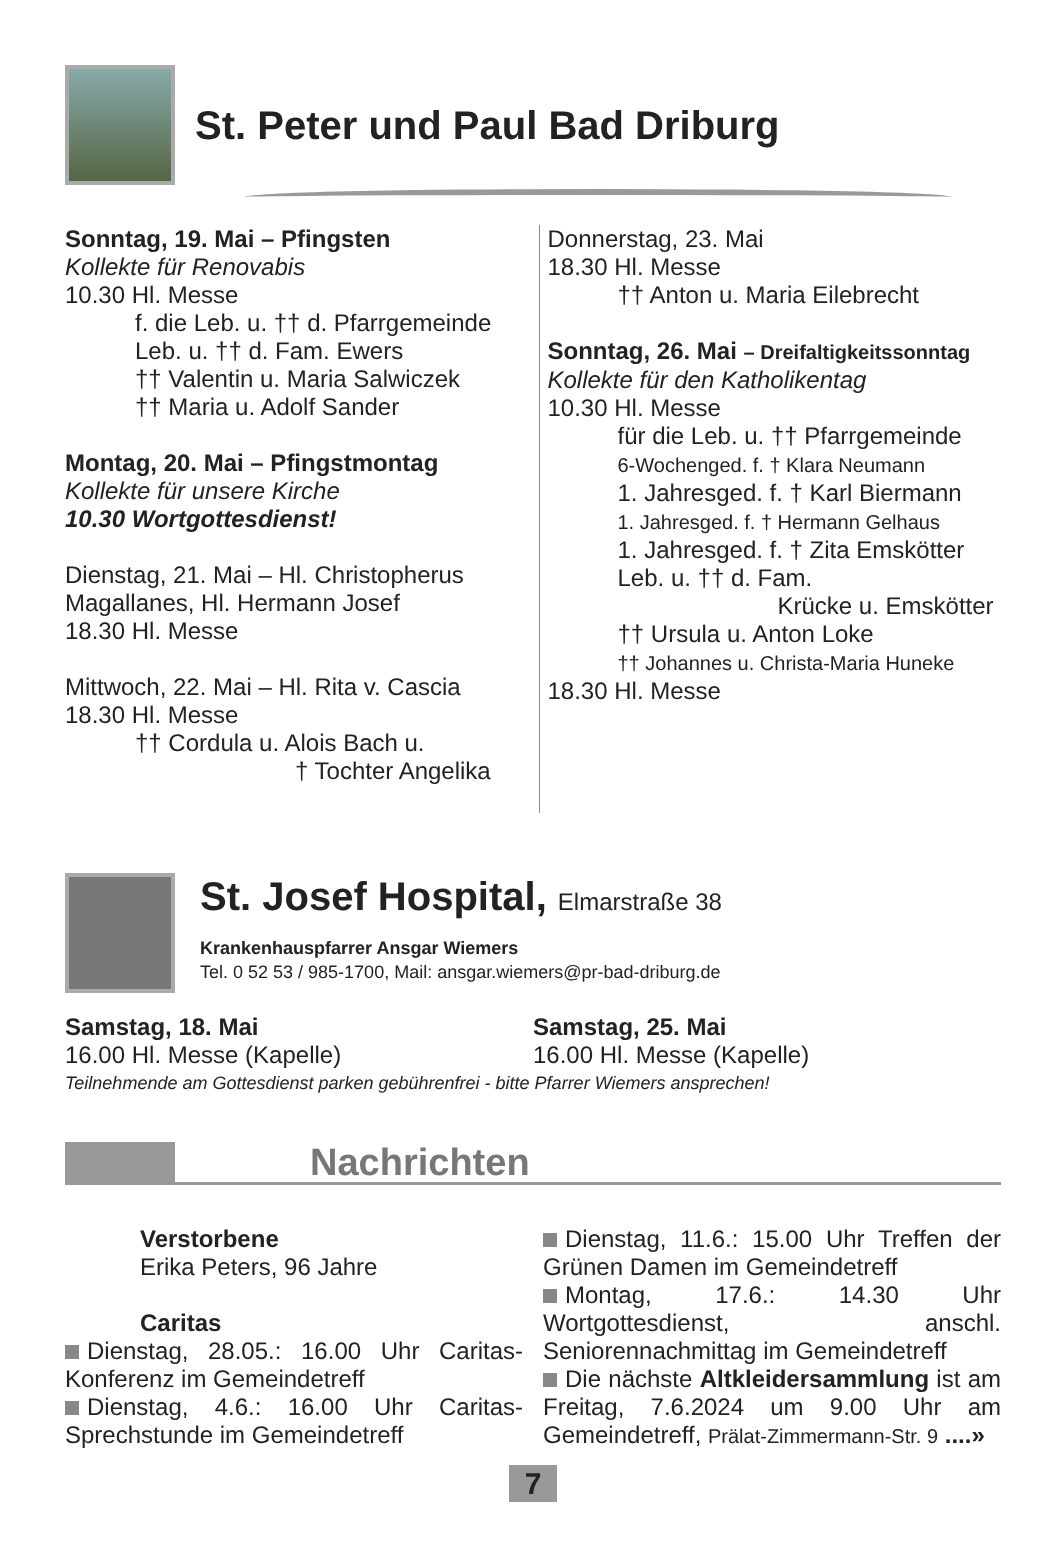St. Peter und Paul Bad Driburg
Sonntag, 19. Mai – Pfingsten
Kollekte für Renovabis
10.30 Hl. Messe
f. die Leb. u. †† d. Pfarrgemeinde
Leb. u. †† d. Fam. Ewers
†† Valentin u. Maria Salwiczek
†† Maria u. Adolf Sander
Montag, 20. Mai – Pfingstmontag
Kollekte für unsere Kirche
10.30 Wortgottesdienst!
Dienstag, 21. Mai – Hl. Christopherus Magallanes, Hl. Hermann Josef
18.30 Hl. Messe
Mittwoch, 22. Mai – Hl. Rita v. Cascia
18.30 Hl. Messe
†† Cordula u. Alois Bach u.
† Tochter Angelika
Donnerstag, 23. Mai
18.30 Hl. Messe
†† Anton u. Maria Eilebrecht
Sonntag, 26. Mai – Dreifaltigkeitssonntag
Kollekte für den Katholikentag
10.30 Hl. Messe
für die Leb. u. †† Pfarrgemeinde
6-Wochenged. f. † Klara Neumann
1. Jahresged. f. † Karl Biermann
1. Jahresged. f. † Hermann Gelhaus
1. Jahresged. f. † Zita Emskötter
Leb. u. †† d. Fam.
Krücke u. Emskötter
†† Ursula u. Anton Loke
†† Johannes u. Christa-Maria Huneke
18.30 Hl. Messe
St. Josef Hospital, Elmarstraße 38
Krankenhauspfarrer Ansgar Wiemers
Tel. 0 52 53 / 985-1700, Mail: ansgar.wiemers@pr-bad-driburg.de
Samstag, 18. Mai
16.00 Hl. Messe (Kapelle)
Samstag, 25. Mai
16.00 Hl. Messe (Kapelle)
Teilnehmende am Gottesdienst parken gebührenfrei - bitte Pfarrer Wiemers ansprechen!
Nachrichten
Verstorbene
Erika Peters, 96 Jahre
Caritas
Dienstag, 28.05.: 16.00 Uhr Caritas-Konferenz im Gemeindetreff
Dienstag, 4.6.: 16.00 Uhr Caritas-Sprechstunde im Gemeindetreff
Dienstag, 11.6.: 15.00 Uhr Treffen der Grünen Damen im Gemeindetreff
Montag, 17.6.: 14.30 Uhr Wortgottesdienst, anschl. Seniorennachmittag im Gemeindetreff
Die nächste Altkleidersammlung ist am Freitag, 7.6.2024 um 9.00 Uhr am Gemeindetreff, Prälat-Zimmermann-Str. 9 ....»
7